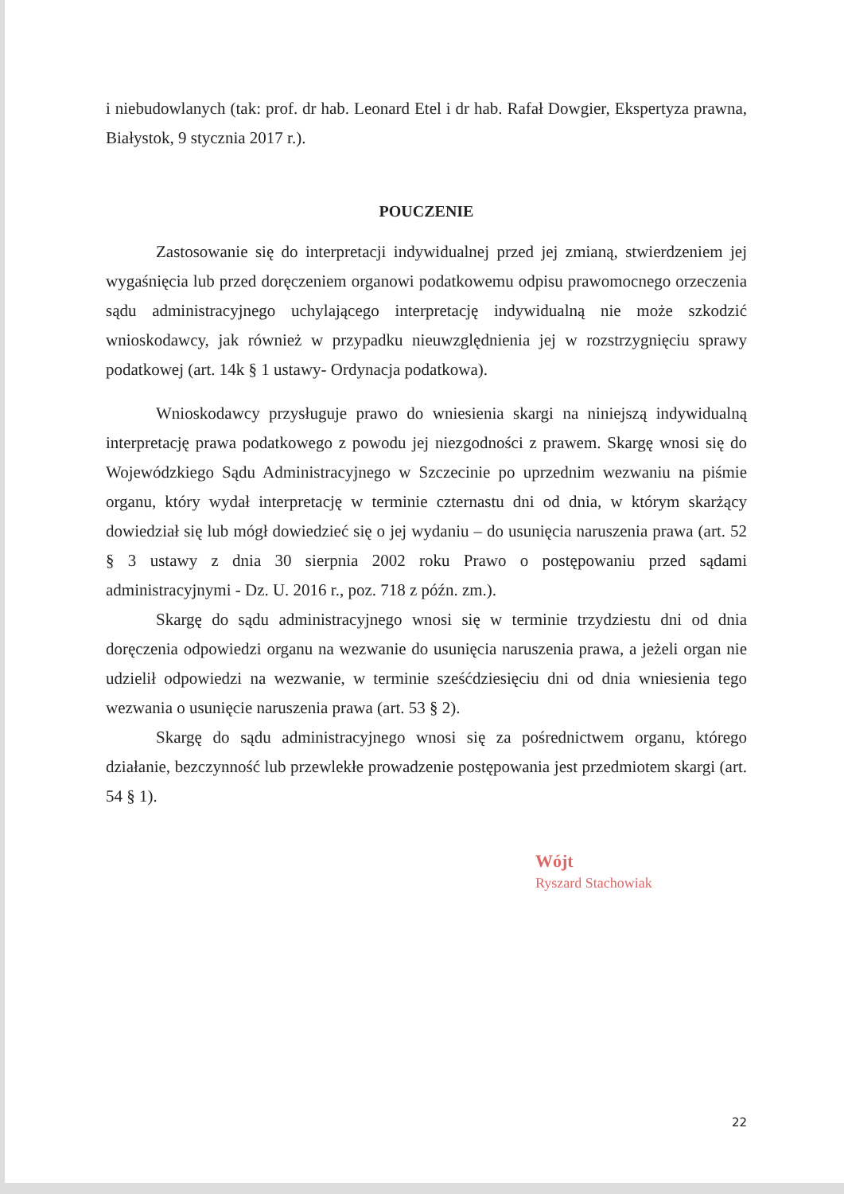i niebudowlanych (tak: prof. dr hab. Leonard Etel i dr hab. Rafał Dowgier, Ekspertyza prawna, Białystok, 9 stycznia 2017 r.).
POUCZENIE
Zastosowanie się do interpretacji indywidualnej przed jej zmianą, stwierdzeniem jej wygaśnięcia lub przed doręczeniem organowi podatkowemu odpisu prawomocnego orzeczenia sądu administracyjnego uchylającego interpretację indywidualną nie może szkodzić wnioskodawcy, jak również w przypadku nieuwzględnienia jej w rozstrzygnięciu sprawy podatkowej (art. 14k § 1 ustawy- Ordynacja podatkowa).
Wnioskodawcy przysługuje prawo do wniesienia skargi na niniejszą indywidualną interpretację prawa podatkowego z powodu jej niezgodności z prawem. Skargę wnosi się do Wojewódzkiego Sądu Administracyjnego w Szczecinie po uprzednim wezwaniu na piśmie organu, który wydał interpretację w terminie czternastu dni od dnia, w którym skarżący dowiedział się lub mógł dowiedzieć się o jej wydaniu – do usunięcia naruszenia prawa (art. 52 § 3 ustawy z dnia 30 sierpnia 2002 roku Prawo o postępowaniu przed sądami administracyjnymi - Dz. U. 2016 r., poz. 718 z późn. zm.).
Skargę do sądu administracyjnego wnosi się w terminie trzydziestu dni od dnia doręczenia odpowiedzi organu na wezwanie do usunięcia naruszenia prawa, a jeżeli organ nie udzielił odpowiedzi na wezwanie, w terminie sześćdziesięciu dni od dnia wniesienia tego wezwania o usunięcie naruszenia prawa (art. 53 § 2).
Skargę do sądu administracyjnego wnosi się za pośrednictwem organu, którego działanie, bezczynność lub przewlekłe prowadzenie postępowania jest przedmiotem skargi (art. 54 § 1).
Wójt
Ryszard Stachowiak
22